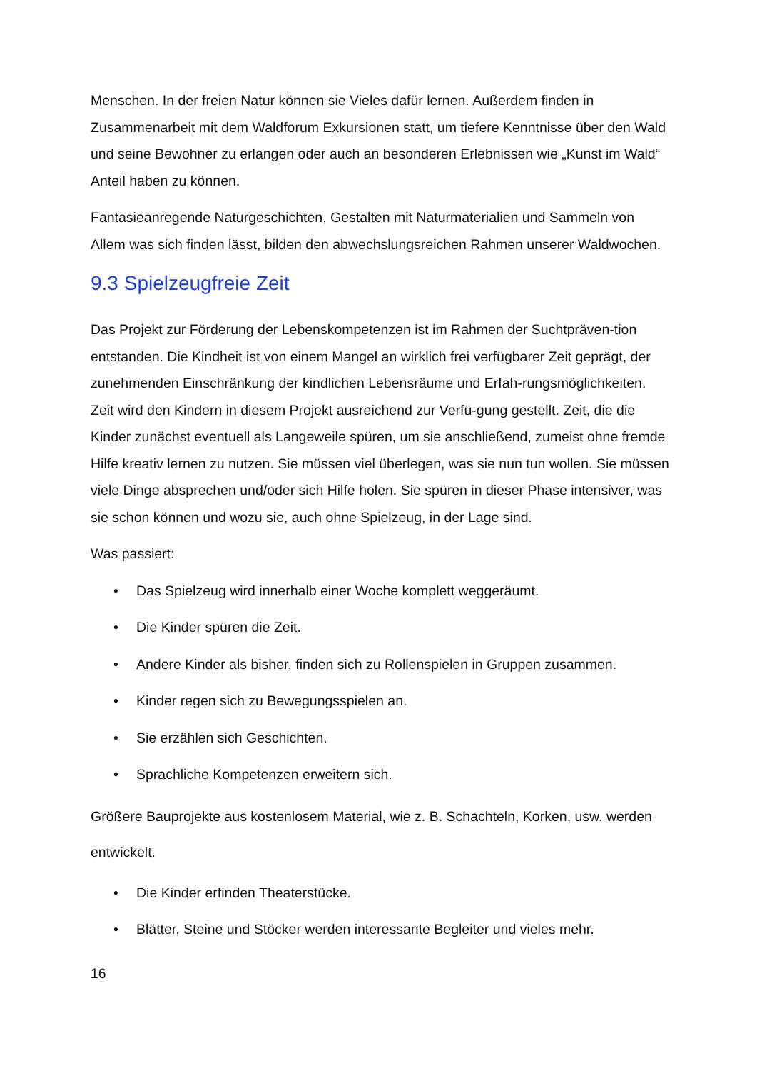Menschen. In der freien Natur können sie Vieles dafür lernen. Außerdem finden in Zusammenarbeit mit dem Waldforum Exkursionen statt, um tiefere Kenntnisse über den Wald und seine Bewohner zu erlangen oder auch an besonderen Erlebnissen wie „Kunst im Wald“ Anteil haben zu können.
Fantasieanregende Naturgeschichten, Gestalten mit Naturmaterialien und Sammeln von Allem was sich finden lässt, bilden den abwechslungsreichen Rahmen unserer Waldwochen.
9.3 Spielzeugfreie Zeit
Das Projekt zur Förderung der Lebenskompetenzen ist im Rahmen der Suchtpräven-tion entstanden. Die Kindheit ist von einem Mangel an wirklich frei verfügbarer Zeit geprägt, der zunehmenden Einschränkung der kindlichen Lebensräume und Erfah-rungsmöglichkeiten. Zeit wird den Kindern in diesem Projekt ausreichend zur Verfü-gung gestellt. Zeit, die die Kinder zunächst eventuell als Langeweile spüren, um sie anschließend, zumeist ohne fremde Hilfe kreativ lernen zu nutzen. Sie müssen viel überlegen, was sie nun tun wollen. Sie müssen viele Dinge absprechen und/oder sich Hilfe holen. Sie spüren in dieser Phase intensiver, was sie schon können und wozu sie, auch ohne Spielzeug, in der Lage sind.
Was passiert:
• Das Spielzeug wird innerhalb einer Woche komplett weggeräumt.
• Die Kinder spüren die Zeit.
• Andere Kinder als bisher, finden sich zu Rollenspielen in Gruppen zusammen.
• Kinder regen sich zu Bewegungsspielen an.
• Sie erzählen sich Geschichten.
• Sprachliche Kompetenzen erweitern sich.
Größere Bauprojekte aus kostenlosem Material, wie z. B. Schachteln, Korken, usw. werden entwickelt.
• Die Kinder erfinden Theaterstücke.
• Blätter, Steine und Stöcker werden interessante Begleiter und vieles mehr.
16